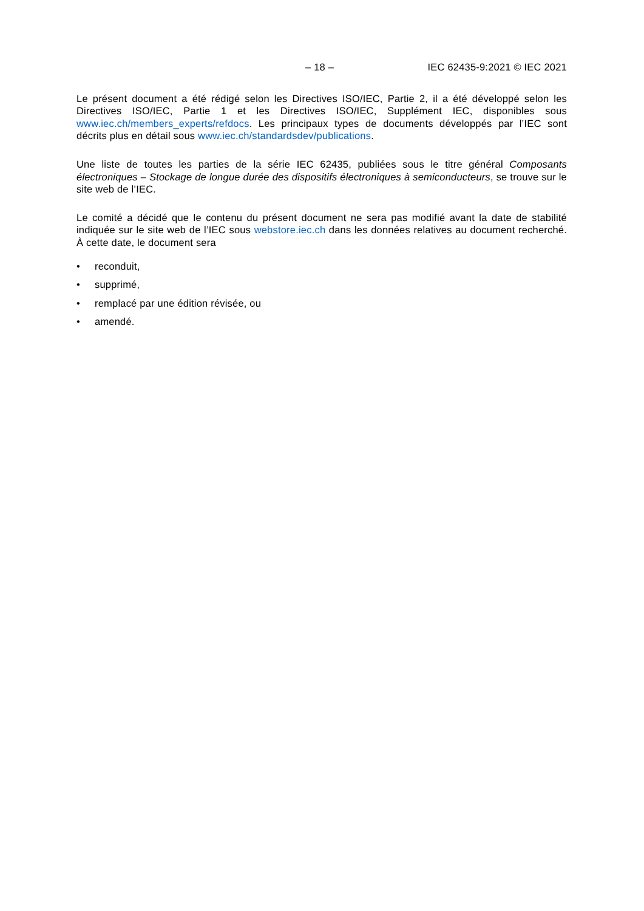– 18 – IEC 62435-9:2021 © IEC 2021
Le présent document a été rédigé selon les Directives ISO/IEC, Partie 2, il a été développé selon les Directives ISO/IEC, Partie 1 et les Directives ISO/IEC, Supplément IEC, disponibles sous www.iec.ch/members_experts/refdocs. Les principaux types de documents développés par l’IEC sont décrits plus en détail sous www.iec.ch/standardsdev/publications.
Une liste de toutes les parties de la série IEC 62435, publiées sous le titre général Composants électroniques – Stockage de longue durée des dispositifs électroniques à semiconducteurs, se trouve sur le site web de l’IEC.
Le comité a décidé que le contenu du présent document ne sera pas modifié avant la date de stabilité indiquée sur le site web de l’IEC sous webstore.iec.ch dans les données relatives au document recherché. À cette date, le document sera
• reconduit,
• supprimé,
• remplacé par une édition révisée, ou
• amendé.